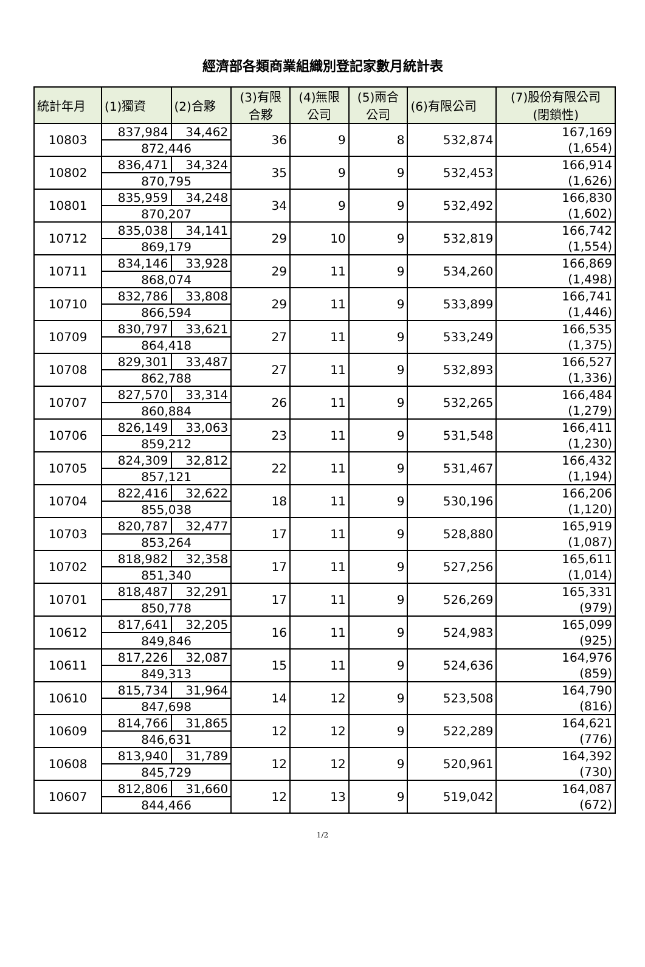經濟部各類商業組織別登記家數月統計表
| 統計年月 | (1)獨資 | (2)合夥 | (3)有限 合夥 | (4)無限 公司 | (5)兩合 公司 | (6)有限公司 | (7)股份有限公司 (閉鎖性) |
| --- | --- | --- | --- | --- | --- | --- | --- |
| 10803 | 837,984 | 34,462 | 36 | 9 | 8 | 532,874 | 167,169 (1,654) |
| | 872,446 | | | | | | |
| 10802 | 836,471 | 34,324 | 35 | 9 | 9 | 532,453 | 166,914 (1,626) |
| | 870,795 | | | | | | |
| 10801 | 835,959 | 34,248 | 34 | 9 | 9 | 532,492 | 166,830 (1,602) |
| | 870,207 | | | | | | |
| 10712 | 835,038 | 34,141 | 29 | 10 | 9 | 532,819 | 166,742 (1,554) |
| | 869,179 | | | | | | |
| 10711 | 834,146 | 33,928 | 29 | 11 | 9 | 534,260 | 166,869 (1,498) |
| | 868,074 | | | | | | |
| 10710 | 832,786 | 33,808 | 29 | 11 | 9 | 533,899 | 166,741 (1,446) |
| | 866,594 | | | | | | |
| 10709 | 830,797 | 33,621 | 27 | 11 | 9 | 533,249 | 166,535 (1,375) |
| | 864,418 | | | | | | |
| 10708 | 829,301 | 33,487 | 27 | 11 | 9 | 532,893 | 166,527 (1,336) |
| | 862,788 | | | | | | |
| 10707 | 827,570 | 33,314 | 26 | 11 | 9 | 532,265 | 166,484 (1,279) |
| | 860,884 | | | | | | |
| 10706 | 826,149 | 33,063 | 23 | 11 | 9 | 531,548 | 166,411 (1,230) |
| | 859,212 | | | | | | |
| 10705 | 824,309 | 32,812 | 22 | 11 | 9 | 531,467 | 166,432 (1,194) |
| | 857,121 | | | | | | |
| 10704 | 822,416 | 32,622 | 18 | 11 | 9 | 530,196 | 166,206 (1,120) |
| | 855,038 | | | | | | |
| 10703 | 820,787 | 32,477 | 17 | 11 | 9 | 528,880 | 165,919 (1,087) |
| | 853,264 | | | | | | |
| 10702 | 818,982 | 32,358 | 17 | 11 | 9 | 527,256 | 165,611 (1,014) |
| | 851,340 | | | | | | |
| 10701 | 818,487 | 32,291 | 17 | 11 | 9 | 526,269 | 165,331 (979) |
| | 850,778 | | | | | | |
| 10612 | 817,641 | 32,205 | 16 | 11 | 9 | 524,983 | 165,099 (925) |
| | 849,846 | | | | | | |
| 10611 | 817,226 | 32,087 | 15 | 11 | 9 | 524,636 | 164,976 (859) |
| | 849,313 | | | | | | |
| 10610 | 815,734 | 31,964 | 14 | 12 | 9 | 523,508 | 164,790 (816) |
| | 847,698 | | | | | | |
| 10609 | 814,766 | 31,865 | 12 | 12 | 9 | 522,289 | 164,621 (776) |
| | 846,631 | | | | | | |
| 10608 | 813,940 | 31,789 | 12 | 12 | 9 | 520,961 | 164,392 (730) |
| | 845,729 | | | | | | |
| 10607 | 812,806 | 31,660 | 12 | 13 | 9 | 519,042 | 164,087 (672) |
| | 844,466 | | | | | | |
1/2